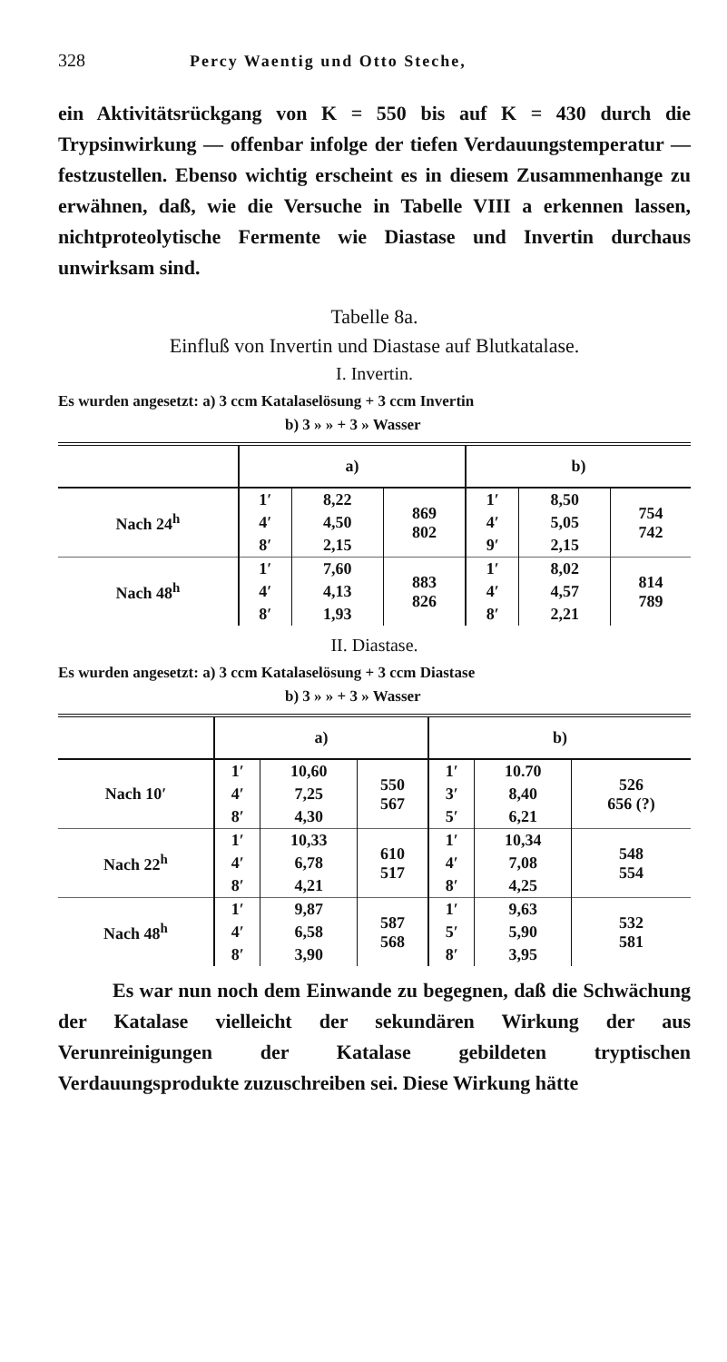328 Percy Waentig und Otto Steche,
ein Aktivitätsrückgang von K = 550 bis auf K = 430 durch die Trypsinwirkung — offenbar infolge der tiefen Verdauungstemperatur — festzustellen. Ebenso wichtig erscheint es in diesem Zusammenhange zu erwähnen, daß, wie die Versuche in Tabelle VIII a erkennen lassen, nichtproteolytische Fermente wie Diastase und Invertin durchaus unwirksam sind.
Tabelle 8a.
Einfluß von Invertin und Diastase auf Blutkatalase.
I. Invertin.
Es wurden angesetzt: a) 3 ccm Katalaselösung + 3 ccm Invertin
b) 3 » » + 3 » Wasser
| | a) | | | b) | | |
| --- | --- | --- | --- | --- | --- | --- |
| Nach 24<sup>h</sup> | 1′ | 8,22 | 869 802 | 1′ | 8,50 | 754 742 |
| | 4′ | 4,50 | | 4′ | 5,05 | |
| | 8′ | 2,15 | | 9′ | 2,15 | |
| Nach 48<sup>h</sup> | 1′ | 7,60 | 883 826 | 1′ | 8,02 | 814 789 |
| | 4′ | 4,13 | | 4′ | 4,57 | |
| | 8′ | 1,93 | | 8′ | 2,21 | |
II. Diastase.
Es wurden angesetzt: a) 3 ccm Katalaselösung + 3 ccm Diastase
b) 3 » » + 3 » Wasser
| | a) | | | b) | | |
| --- | --- | --- | --- | --- | --- | --- |
| Nach 10′ | 1′ | 10,60 | 550 567 | 1′ | 10.70 | 526 656 (?) |
| | 4′ | 7,25 | | 3′ | 8,40 | |
| | 8′ | 4,30 | | 5′ | 6,21 | |
| Nach 22<sup>h</sup> | 1′ | 10,33 | 610 517 | 1′ | 10,34 | 548 554 |
| | 4′ | 6,78 | | 4′ | 7,08 | |
| | 8′ | 4,21 | | 8′ | 4,25 | |
| Nach 48<sup>h</sup> | 1′ | 9,87 | 587 568 | 1′ | 9,63 | 532 581 |
| | 4′ | 6,58 | | 5′ | 5,90 | |
| | 8′ | 3,90 | | 8′ | 3,95 | |
Es war nun noch dem Einwande zu begegnen, daß die Schwächung der Katalase vielleicht der sekundären Wirkung der aus Verunreinigungen der Katalase gebildeten tryptischen Verdauungsprodukte zuzuschreiben sei. Diese Wirkung hätte